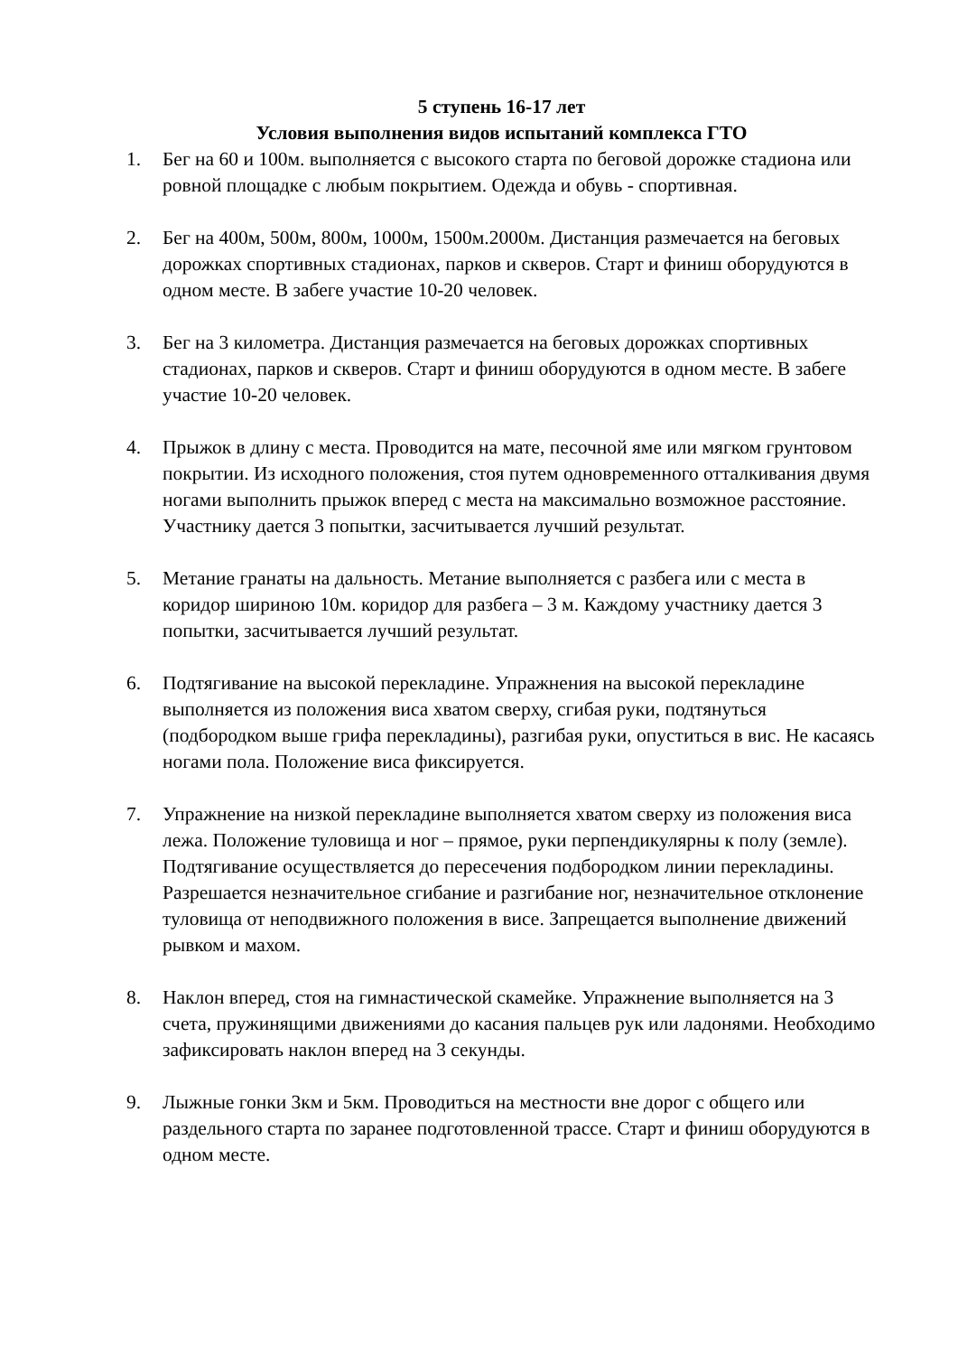5 ступень 16-17 лет
Условия выполнения видов испытаний комплекса ГТО
1. Бег на 60 и 100м. выполняется с высокого старта по беговой дорожке стадиона или ровной площадке с любым покрытием. Одежда и обувь - спортивная.
2. Бег на 400м, 500м, 800м, 1000м, 1500м.2000м. Дистанция размечается на беговых дорожках спортивных стадионах, парков и скверов. Старт и финиш оборудуются в одном месте. В забеге участие 10-20 человек.
3. Бег на 3 километра. Дистанция размечается на беговых дорожках спортивных стадионах, парков и скверов. Старт и финиш оборудуются в одном месте. В забеге участие 10-20 человек.
4. Прыжок в длину с места. Проводится на мате, песочной яме или мягком грунтовом покрытии. Из исходного положения, стоя путем одновременного отталкивания двумя ногами выполнить прыжок вперед с места на максимально возможное расстояние. Участнику дается 3 попытки, засчитывается лучший результат.
5. Метание гранаты на дальность. Метание выполняется с разбега или с места в коридор шириною 10м. коридор для разбега – 3 м. Каждому участнику дается 3 попытки, засчитывается лучший результат.
6. Подтягивание на высокой перекладине. Упражнения на высокой перекладине выполняется из положения виса хватом сверху, сгибая руки, подтянуться (подбородком выше грифа перекладины), разгибая руки, опуститься в вис. Не касаясь ногами пола. Положение виса фиксируется.
7. Упражнение на низкой перекладине выполняется хватом сверху из положения виса лежа. Положение туловища и ног – прямое, руки перпендикулярны к полу (земле). Подтягивание осуществляется до пересечения подбородком линии перекладины. Разрешается незначительное сгибание и разгибание ног, незначительное отклонение туловища от неподвижного положения в висе. Запрещается выполнение движений рывком и махом.
8. Наклон вперед, стоя на гимнастической скамейке. Упражнение выполняется на 3 счета, пружинящими движениями до касания пальцев рук или ладонями. Необходимо зафиксировать наклон вперед на 3 секунды.
9. Лыжные гонки 3км и 5км. Проводиться на местности вне дорог с общего или раздельного старта по заранее подготовленной трассе. Старт и финиш оборудуются в одном месте.